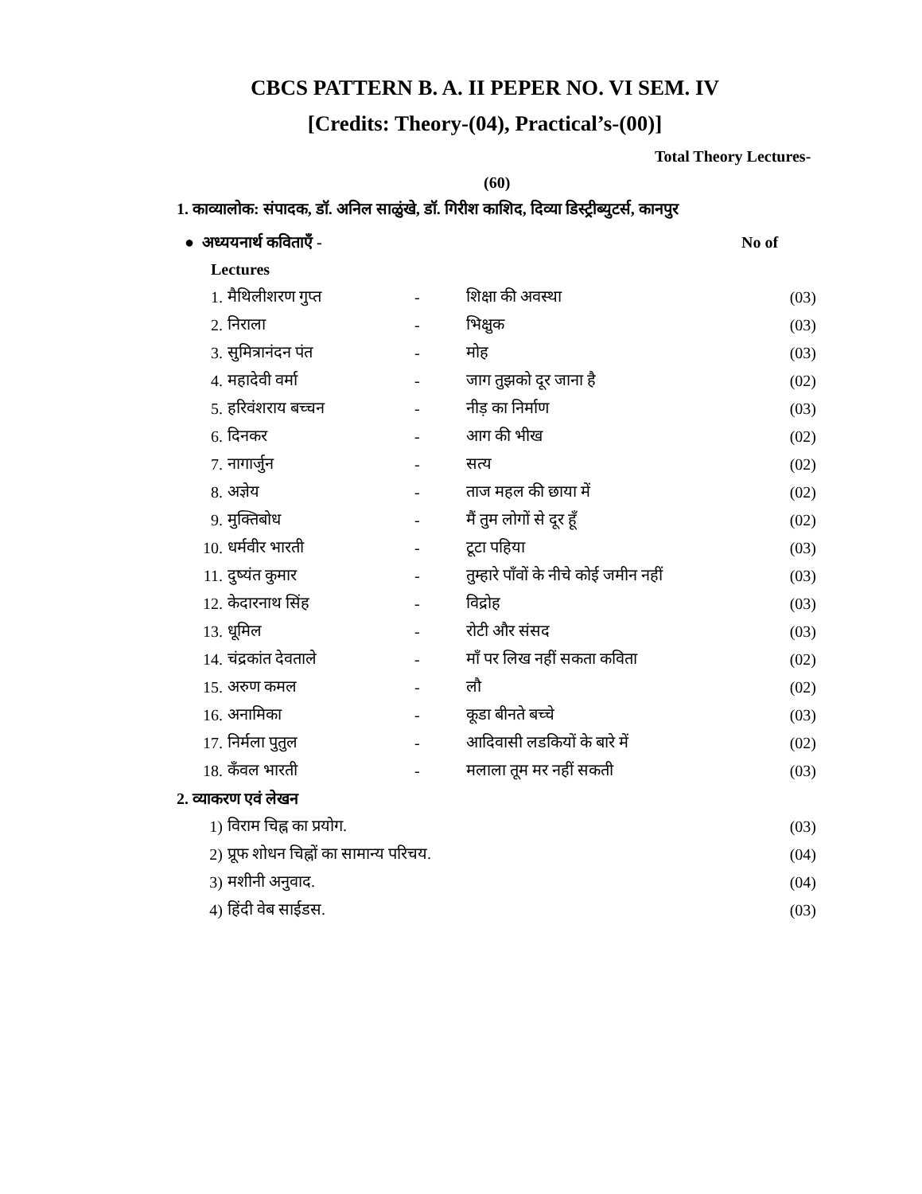CBCS PATTERN B. A. II PEPER NO. VI SEM. IV
[Credits: Theory-(04), Practical’s-(00)]
Total Theory Lectures-
(60)
1. काव्यालोक: संपादक, डॉ. अनिल साळुंखे, डॉ. गिरीश काशिद, दिव्या डिस्ट्रीब्युटर्स, कानपुर
● अध्ययनार्थ कविताएँ - No of
Lectures
1. मैथिलीशरण गुप्त - शिक्षा की अवस्था (03)
2. निराला - भिक्षुक (03)
3. सुमित्रानंदन पंत - मोह (03)
4. महादेवी वर्मा - जाग तुझको दूर जाना है (02)
5. हरिवंशराय बच्चन - नीड़ का निर्माण (03)
6. दिनकर - आग की भीख (02)
7. नागार्जुन - सत्य (02)
8. अज्ञेय - ताज महल की छाया में (02)
9. मुक्तिबोध - मैं तुम लोगों से दूर हूँ (02)
10. धर्मवीर भारती - टूटा पहिया (03)
11. दुष्यंत कुमार - तुम्हारे पाँवों के नीचे कोई जमीन नहीं (03)
12. केदारनाथ सिंह - विद्रोह (03)
13. धूमिल - रोटी और संसद (03)
14. चंद्रकांत देवताले - माँ पर लिख नहीं सकता कविता (02)
15. अरुण कमल - लौ (02)
16. अनामिका - कूडा बीनते बच्चे (03)
17. निर्मला पुतुल - आदिवासी लडकियों के बारे में (02)
18. कँवल भारती - मलाला तूम मर नहीं सकती (03)
2. व्याकरण एवं लेखन
1) विराम चिह्न का प्रयोग. (03)
2) प्रूफ शोधन चिह्नों का सामान्य परिचय. (04)
3) मशीनी अनुवाद. (04)
4) हिंदी वेब साईडस. (03)